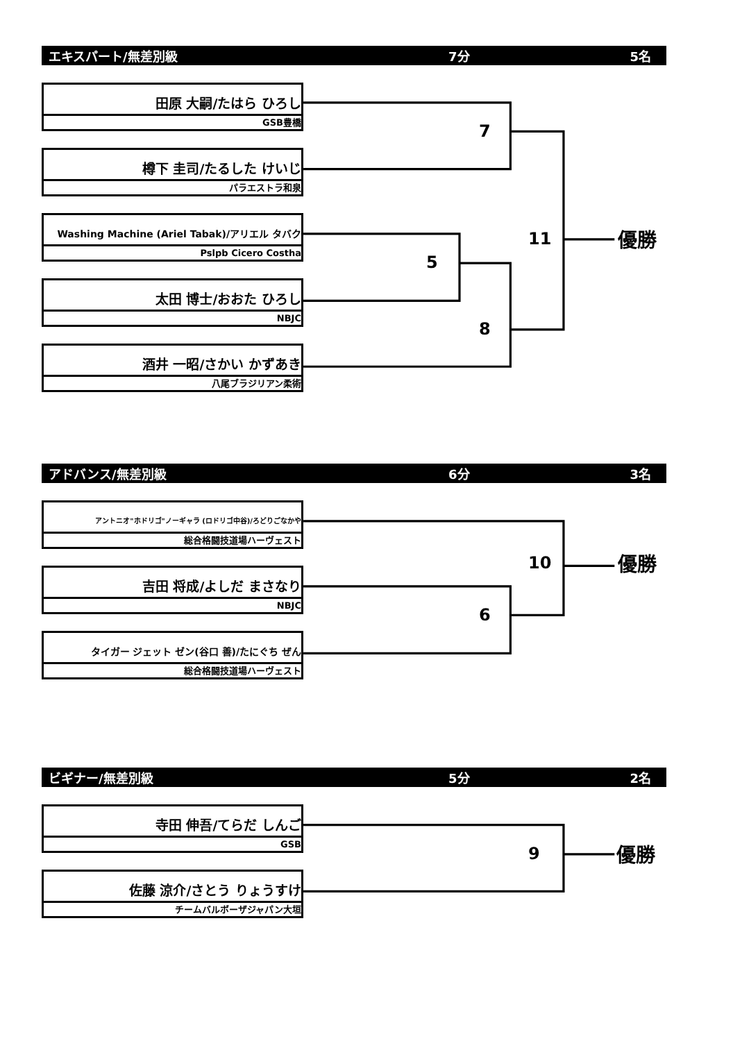エキスパート/無差別級 7分 5名
田原 大嗣/たはら ひろし
GSB豊橋
樽下 圭司/たるした けいじ
パラエストラ和泉
Washing Machine (Ariel Tabak)/アリエル タバク
Pslpb Cicero Costha
太田 博士/おおた ひろし
NBJC
酒井 一昭/さかい かずあき
八尾ブラジリアン柔術
7
11 優勝
5
8
アドバンス/無差別級 6分 3名
アントニオ"ホドリゴ"ノーギャラ (ロドリゴ中谷)/ろどりごなかや
総合格闘技道場ハーヴェスト
吉田 将成/よしだ まさなり
NBJC
タイガー ジェット ゼン(谷口 善)/たにぐち ぜん
総合格闘技道場ハーヴェスト
10 優勝
6
ビギナー/無差別級 5分 2名
寺田 伸吾/てらだ しんご
GSB
佐藤 涼介/さとう りょうすけ
チームバルボーザジャパン大垣
9 優勝